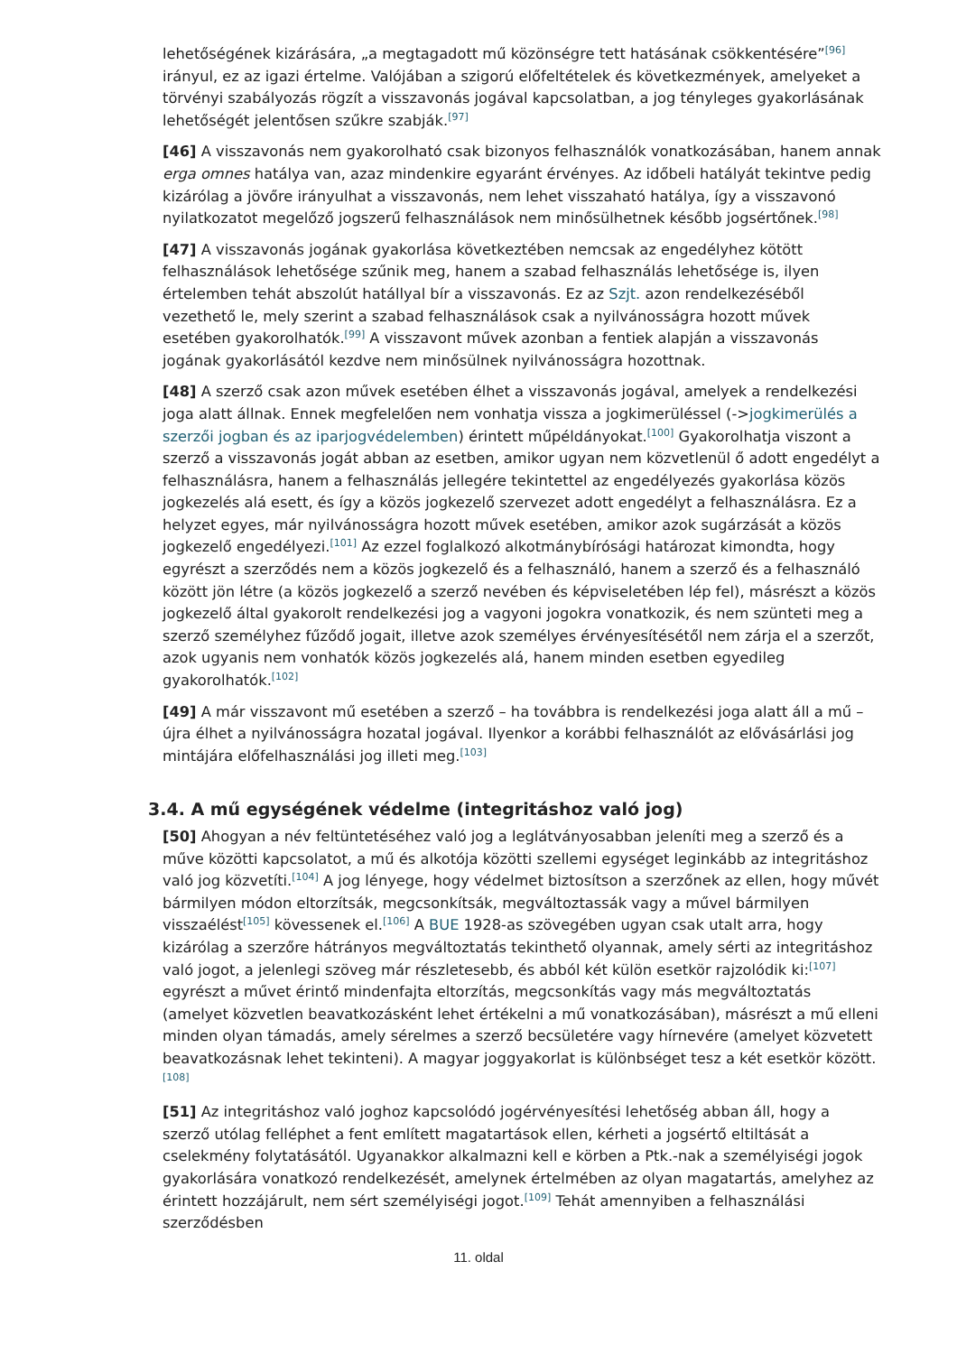lehetőségének kizárására, „a megtagadott mű közönségre tett hatásának csökkentésére”<sup>[96]</sup> irányul, ez az igazi értelme. Valójában a szigorú előfeltételek és következmények, amelyeket a törvényi szabályozás rögzít a visszavonás jogával kapcsolatban, a jog tényleges gyakorlásának lehetőségét jelentősen szűkre szabják.<sup>[97]</sup>
[46] A visszavonás nem gyakorolható csak bizonyos felhasználók vonatkozásában, hanem annak erga omnes hatálya van, azaz mindenkire egyaránt érvényes. Az időbeli hatályát tekintve pedig kizárólag a jövőre irányulhat a visszavonás, nem lehet visszaható hatálya, így a visszavonó nyilatkozatot megelőző jogszerű felhasználások nem minősülhetnek később jogsértőnek.<sup>[98]</sup>
[47] A visszavonás jogának gyakorlása következtében nemcsak az engedélyhez kötött felhasználások lehetősége szűnik meg, hanem a szabad felhasználás lehetősége is, ilyen értelemben tehát abszolút hatállyal bír a visszavonás. Ez az Szjt. azon rendelkezéséből vezethető le, mely szerint a szabad felhasználások csak a nyilvánosságra hozott művek esetében gyakorolhatók.<sup>[99]</sup> A visszavont művek azonban a fentiek alapján a visszavonás jogának gyakorlásától kezdve nem minősülnek nyilvánosságra hozottnak.
[48] A szerző csak azon művek esetében élhet a visszavonás jogával, amelyek a rendelkezési joga alatt állnak. Ennek megfelelően nem vonhatja vissza a jogkimerüléssel (->jogkimerülés a szerzői jogban és az iparjogvédelemben) érintett műpéldányokat.<sup>[100]</sup> Gyakorolhatja viszont a szerző a visszavonás jogát abban az esetben, amikor ugyan nem közvetlenül ő adott engedélyt a felhasználásra, hanem a felhasználás jellegére tekintettel az engedélyezés gyakorlása közös jogkezelés alá esett, és így a közös jogkezelő szervezet adott engedélyt a felhasználásra. Ez a helyzet egyes, már nyilvánosságra hozott művek esetében, amikor azok sugárzását a közös jogkezelő engedélyezi.<sup>[101]</sup> Az ezzel foglalkozó alkotmánybírósági határozat kimondta, hogy egyrészt a szerződés nem a közös jogkezelő és a felhasználó, hanem a szerző és a felhasználó között jön létre (a közös jogkezelő a szerző nevében és képviseletében lép fel), másrészt a közös jogkezelő által gyakorolt rendelkezési jog a vagyoni jogokra vonatkozik, és nem szünteti meg a szerző személyhez fűződő jogait, illetve azok személyes érvényesítésétől nem zárja el a szerzőt, azok ugyanis nem vonhatók közös jogkezelés alá, hanem minden esetben egyedileg gyakorolhatók.<sup>[102]</sup>
[49] A már visszavont mű esetében a szerző – ha továbbra is rendelkezési joga alatt áll a mű – újra élhet a nyilvánosságra hozatal jogával. Ilyenkor a korábbi felhasználót az elővásárlási jog mintájára előfelhasználási jog illeti meg.<sup>[103]</sup>
3.4. A mű egységének védelme (integritáshoz való jog)
[50] Ahogyan a név feltüntetéséhez való jog a leglátványosabban jeleníti meg a szerző és a műve közötti kapcsolatot, a mű és alkotója közötti szellemi egységet leginkább az integritáshoz való jog közvetíti.<sup>[104]</sup> A jog lényege, hogy védelmet biztosítson a szerzőnek az ellen, hogy művét bármilyen módon eltorzítsák, megcsonkítsák, megváltoztassák vagy a művel bármilyen visszaélést<sup>[105]</sup> kövessenek el.<sup>[106]</sup> A BUE 1928-as szövegében ugyan csak utalt arra, hogy kizárólag a szerzőre hátrányos megváltoztatás tekinthető olyannak, amely sérti az integritáshoz való jogot, a jelenlegi szöveg már részletesebb, és abból két külön esetkör rajzolódik ki:<sup>[107]</sup> egyrészt a művet érintő mindenfajta eltorzítás, megcsonkítás vagy más megváltoztatás (amelyet közvetlen beavatkozásként lehet értékelni a mű vonatkozásában), másrészt a mű elleni minden olyan támadás, amely sérelmes a szerző becsületére vagy hírnevére (amelyet közvetett beavatkozásnak lehet tekinteni). A magyar joggyakorlat is különbséget tesz a két esetkör között.<sup>[108]</sup>
[51] Az integritáshoz való joghoz kapcsolódó jogérvényesítési lehetőség abban áll, hogy a szerző utólag felléphet a fent említett magatartások ellen, kérheti a jogsértő eltiltását a cselekmény folytatásától. Ugyanakkor alkalmazni kell e körben a Ptk.-nak a személyiségi jogok gyakorlására vonatkozó rendelkezését, amelynek értelmében az olyan magatartás, amelyhez az érintett hozzájárult, nem sért személyiségi jogot.<sup>[109]</sup> Tehát amennyiben a felhasználási szerződésben
11. oldal